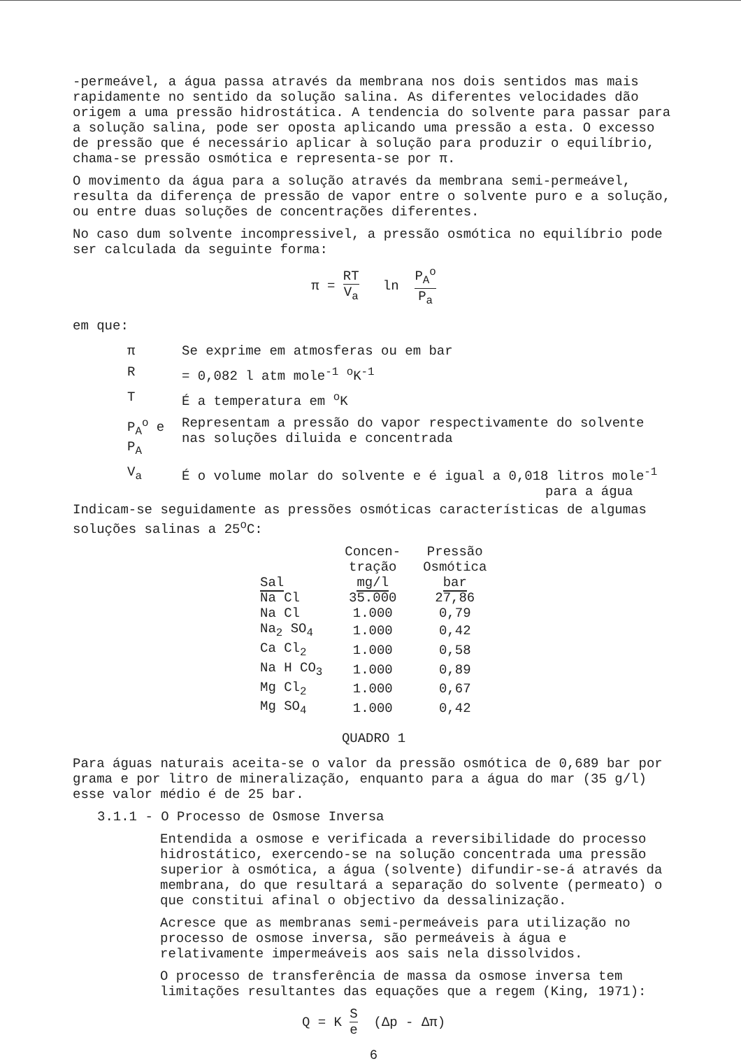-permeável, a água passa através da membrana nos dois sentidos mas mais rapidamente no sentido da solução salina. As diferentes velocidades dão origem a uma pressão hidrostática. A tendencia do solvente para passar para a solução salina, pode ser oposta aplicando uma pressão a esta. O excesso de pressão que é necessário aplicar à solução para produzir o equilíbrio, chama-se pressão osmótica e representa-se por π.
O movimento da água para a solução através da membrana semi-permeável, resulta da diferença de pressão de vapor entre o solvente puro e a solução, ou entre duas soluções de concentrações diferentes.
No caso dum solvente incompressivel, a pressão osmótica no equilíbrio pode ser calculada da seguinte forma:
π = RT V<sub>a</sub> ln P<sub>A</sub><sup>o</sup> P<sub>a</sub>
em que:
| π | Se exprime em atmosferas ou em bar |
| R | = 0,082 l atm mole<sup>-1</sup> <sup>o</sup>K<sup>-1</sup> |
| T | É a temperatura em <sup>o</sup>K |
| P<sub>A</sub><sup>o</sup> e P<sub>A</sub> | Representam a pressão do vapor respectivamente do solvente nas soluções diluida e concentrada |
| V<sub>a</sub> | É o volume molar do solvente e é igual a 0,018 litros mole<sup>-1</sup> para a água |
Indicam-se seguidamente as pressões osmóticas características de algumas soluções salinas a 25<sup>o</sup>C:
| Sal | Concen- tração mg/l | Pressão Osmótica bar |
| --- | --- | --- |
| Na Cl | 35.000 | 27,86 |
| Na Cl | 1.000 | 0,79 |
| Na<sub>2</sub> SO<sub>4</sub> | 1.000 | 0,42 |
| Ca Cl<sub>2</sub> | 1.000 | 0,58 |
| Na H CO<sub>3</sub> | 1.000 | 0,89 |
| Mg Cl<sub>2</sub> | 1.000 | 0,67 |
| Mg SO<sub>4</sub> | 1.000 | 0,42 |
QUADRO 1
Para águas naturais aceita-se o valor da pressão osmótica de 0,689 bar por grama e por litro de mineralização, enquanto para a água do mar (35 g/l) esse valor médio é de 25 bar.
3.1.1 - O Processo de Osmose Inversa
Entendida a osmose e verificada a reversibilidade do processo hidrostático, exercendo-se na solução concentrada uma pressão superior à osmótica, a água (solvente) difundir-se-á através da membrana, do que resultará a separação do solvente (permeato) o que constitui afinal o objectivo da dessalinização.
Acresce que as membranas semi-permeáveis para utilização no processo de osmose inversa, são permeáveis à água e relativamente impermeáveis aos sais nela dissolvidos.
O processo de transferência de massa da osmose inversa tem limitações resultantes das equações que a regem (King, 1971):
Q = K S e (Δp - Δπ)
6